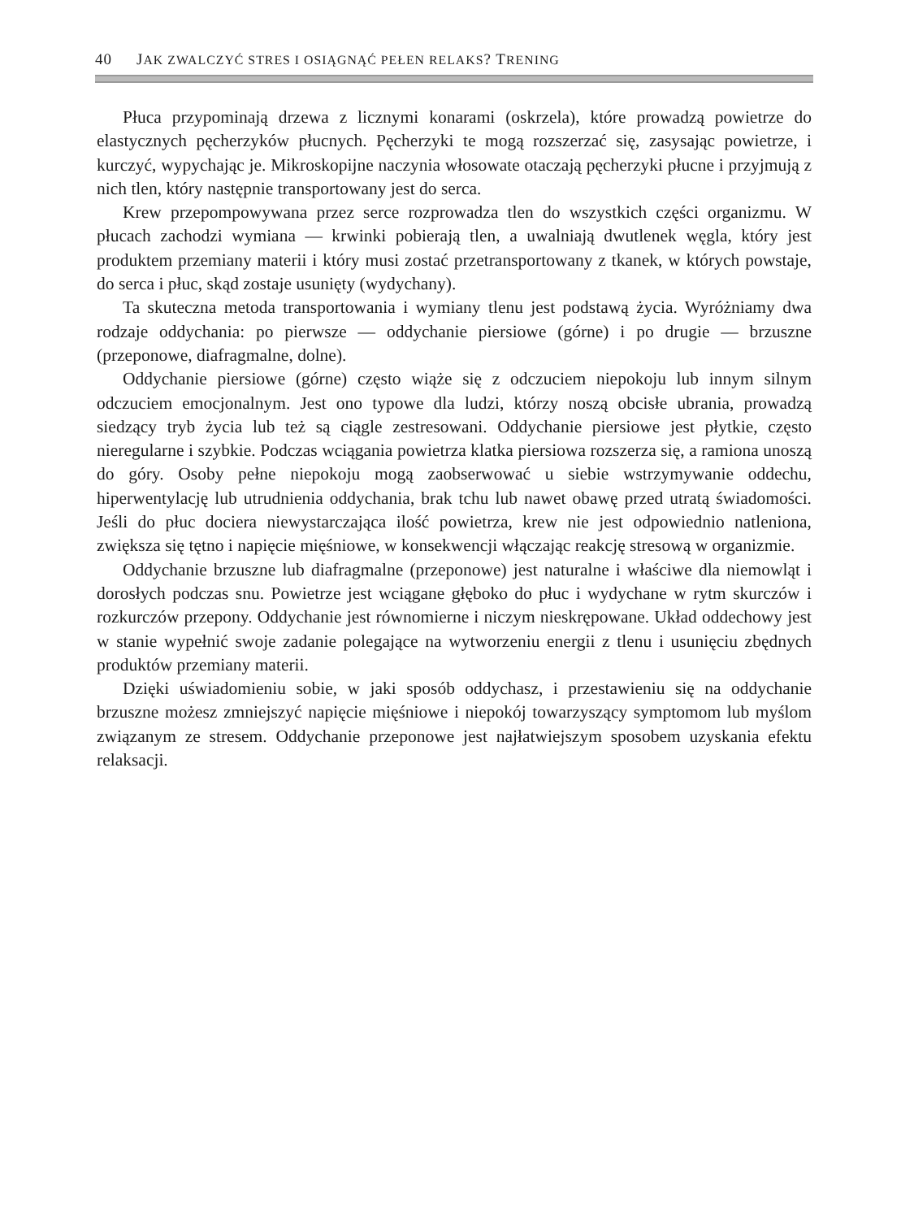40 JAK ZWALCZYĆ STRES I OSIĄGNĄĆ PEŁEN RELAKS? TRENING
Płuca przypominają drzewa z licznymi konarami (oskrzela), które prowadzą powietrze do elastycznych pęcherzyków płucnych. Pęcherzyki te mogą rozszerzać się, zasysając powietrze, i kurczyć, wypychając je. Mikroskopijne naczynia włosowate otaczają pęcherzyki płucne i przyjmują z nich tlen, który następnie transportowany jest do serca.
Krew przepompowywana przez serce rozprowadza tlen do wszystkich części organizmu. W płucach zachodzi wymiana — krwinki pobierają tlen, a uwalniają dwutlenek węgla, który jest produktem przemiany materii i który musi zostać przetransportowany z tkanek, w których powstaje, do serca i płuc, skąd zostaje usunięty (wydychany).
Ta skuteczna metoda transportowania i wymiany tlenu jest podstawą życia. Wyróżniamy dwa rodzaje oddychania: po pierwsze — oddychanie piersiowe (górne) i po drugie — brzuszne (przeponowe, diafragmalne, dolne).
Oddychanie piersiowe (górne) często wiąże się z odczuciem niepokoju lub innym silnym odczuciem emocjonalnym. Jest ono typowe dla ludzi, którzy noszą obcisłe ubrania, prowadzą siedzący tryb życia lub też są ciągle zestresowani. Oddychanie piersiowe jest płytkie, często nieregularne i szybkie. Podczas wciągania powietrza klatka piersiowa rozszerza się, a ramiona unoszą do góry. Osoby pełne niepokoju mogą zaobserwować u siebie wstrzymywanie oddechu, hiperwentylację lub utrudnienia oddychania, brak tchu lub nawet obawę przed utratą świadomości. Jeśli do płuc dociera niewystarczająca ilość powietrza, krew nie jest odpowiednio natleniona, zwiększa się tętno i napięcie mięśniowe, w konsekwencji włączając reakcję stresową w organizmie.
Oddychanie brzuszne lub diafragmalne (przeponowe) jest naturalne i właściwe dla niemowląt i dorosłych podczas snu. Powietrze jest wciągane głęboko do płuc i wydychane w rytm skurczów i rozkurczów przepony. Oddychanie jest równomierne i niczym nieskrępowane. Układ oddechowy jest w stanie wypełnić swoje zadanie polegające na wytworzeniu energii z tlenu i usunięciu zbędnych produktów przemiany materii.
Dzięki uświadomieniu sobie, w jaki sposób oddychasz, i przestawieniu się na oddychanie brzuszne możesz zmniejszyć napięcie mięśniowe i niepokój towarzyszący symptomom lub myślom związanym ze stresem. Oddychanie przeponowe jest najłatwiejszym sposobem uzyskania efektu relaksacji.